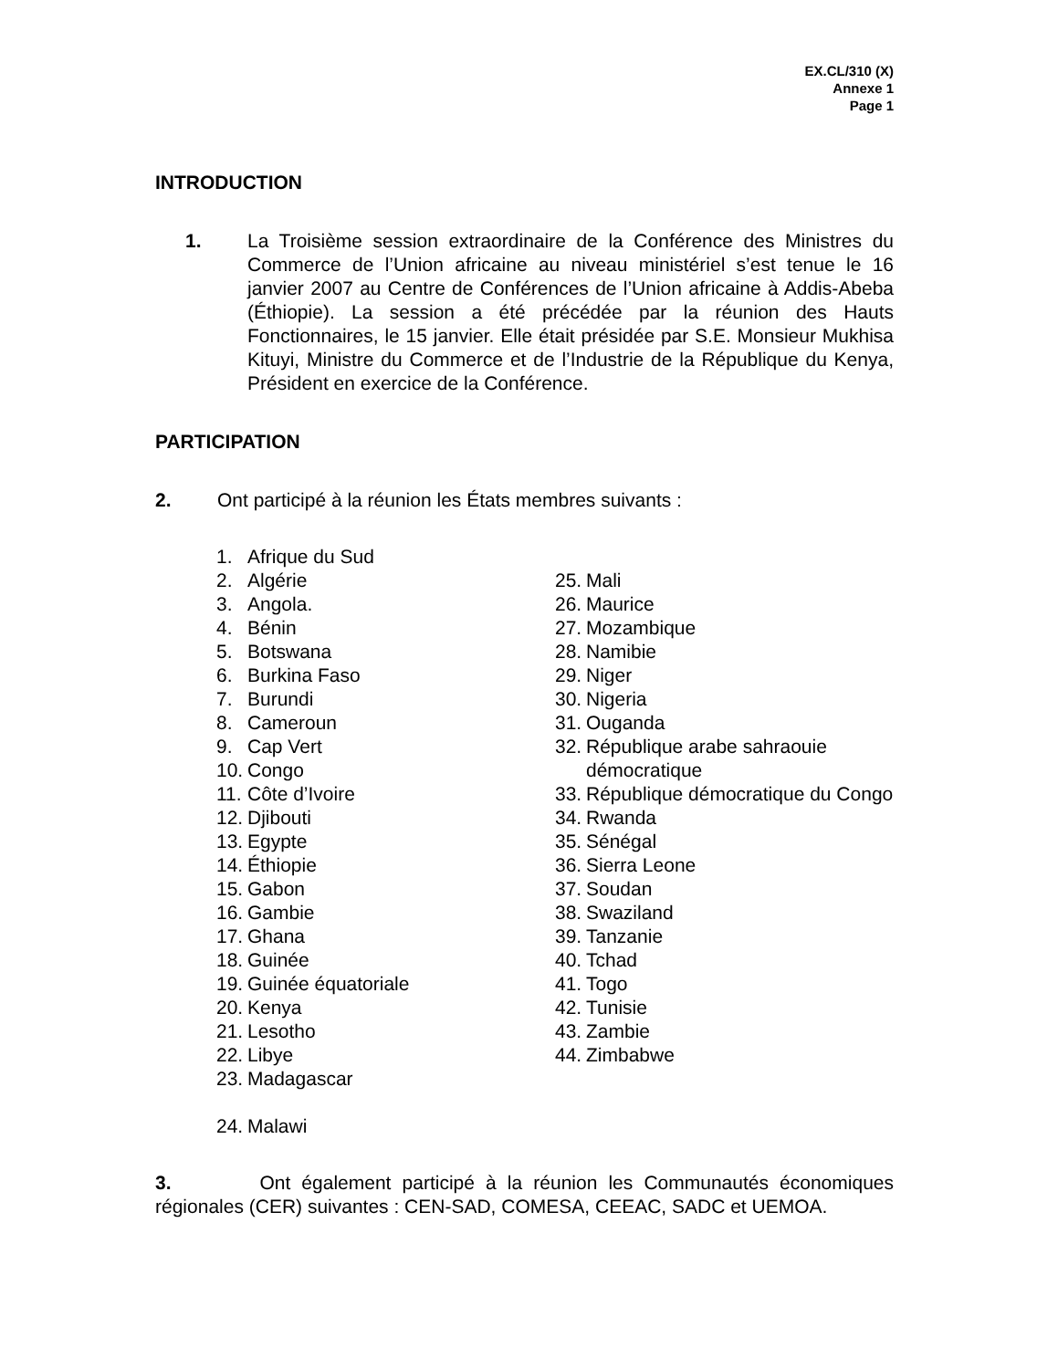EX.CL/310 (X)
Annexe 1
Page 1
INTRODUCTION
1. La Troisième session extraordinaire de la Conférence des Ministres du Commerce de l’Union africaine au niveau ministériel s’est tenue le 16 janvier 2007 au Centre de Conférences de l’Union africaine à Addis-Abeba (Éthiopie). La session a été précédée par la réunion des Hauts Fonctionnaires, le 15 janvier. Elle était présidée par S.E. Monsieur Mukhisa Kituyi, Ministre du Commerce et de l’Industrie de la République du Kenya, Président en exercice de la Conférence.
PARTICIPATION
2. Ont participé à la réunion les États membres suivants :
1. Afrique du Sud
2. Algérie
3. Angola.
4. Bénin
5. Botswana
6. Burkina Faso
7. Burundi
8. Cameroun
9. Cap Vert
10. Congo
11. Côte d’Ivoire
12. Djibouti
13. Egypte
14. Éthiopie
15. Gabon
16. Gambie
17. Ghana
18. Guinée
19. Guinée équatoriale
20. Kenya
21. Lesotho
22. Libye
23. Madagascar
24. Malawi
25. Mali
26. Maurice
27. Mozambique
28. Namibie
29. Niger
30. Nigeria
31. Ouganda
32. République arabe sahraouie démocratique
33. République démocratique du Congo
34. Rwanda
35. Sénégal
36. Sierra Leone
37. Soudan
38. Swaziland
39. Tanzanie
40. Tchad
41. Togo
42. Tunisie
43. Zambie
44. Zimbabwe
3. Ont également participé à la réunion les Communautés économiques régionales (CER) suivantes : CEN-SAD, COMESA, CEEAC, SADC et UEMOA.